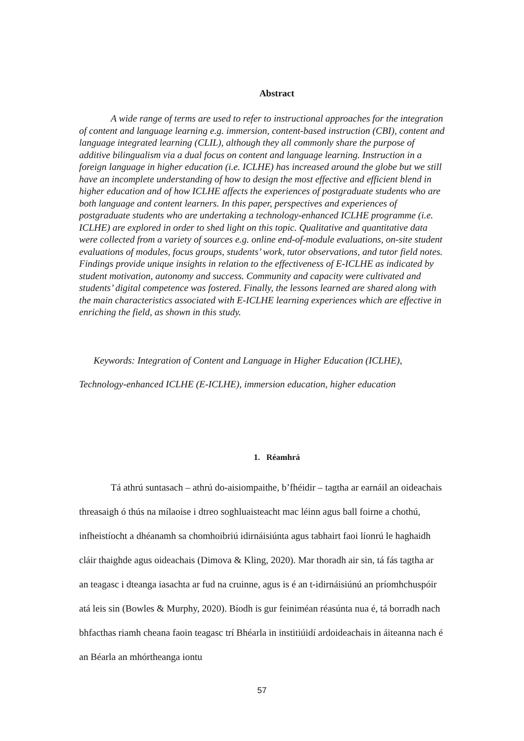Abstract
A wide range of terms are used to refer to instructional approaches for the integration of content and language learning e.g. immersion, content-based instruction (CBI), content and language integrated learning (CLIL), although they all commonly share the purpose of additive bilingualism via a dual focus on content and language learning. Instruction in a foreign language in higher education (i.e. ICLHE) has increased around the globe but we still have an incomplete understanding of how to design the most effective and efficient blend in higher education and of how ICLHE affects the experiences of postgraduate students who are both language and content learners. In this paper, perspectives and experiences of postgraduate students who are undertaking a technology-enhanced ICLHE programme (i.e. ICLHE) are explored in order to shed light on this topic. Qualitative and quantitative data were collected from a variety of sources e.g. online end-of-module evaluations, on-site student evaluations of modules, focus groups, students’ work, tutor observations, and tutor field notes. Findings provide unique insights in relation to the effectiveness of E-ICLHE as indicated by student motivation, autonomy and success. Community and capacity were cultivated and students’ digital competence was fostered. Finally, the lessons learned are shared along with the main characteristics associated with E-ICLHE learning experiences which are effective in enriching the field, as shown in this study.
Keywords: Integration of Content and Language in Higher Education (ICLHE),
Technology-enhanced ICLHE (E-ICLHE), immersion education, higher education
1. Réamhrá
Tá athrú suntasach – athrú do-aisiompaithe, b’fhéidir – tagtha ar earnáil an oideachais threasaigh ó thús na mílaoise i dtreo soghluaisteacht mac léinn agus ball foirne a chothú, infheistíocht a dhéanamh sa chomhoibriú idirnáisiúnta agus tabhairt faoi líonrú le haghaidh cláir thaighde agus oideachais (Dimova & Kling, 2020). Mar thoradh air sin, tá fás tagtha ar an teagasc i dteanga iasachta ar fud na cruinne, agus is é an t-idirnáisiúnú an príomhchuspóir atá leis sin (Bowles & Murphy, 2020). Bíodh is gur feiniméan réasúnta nua é, tá borradh nach bhfacthas riamh cheana faoin teagasc trí Bhéarla in institiúidí ardoideachais in áiteanna nach é an Béarla an mhórtheanga iontu
57